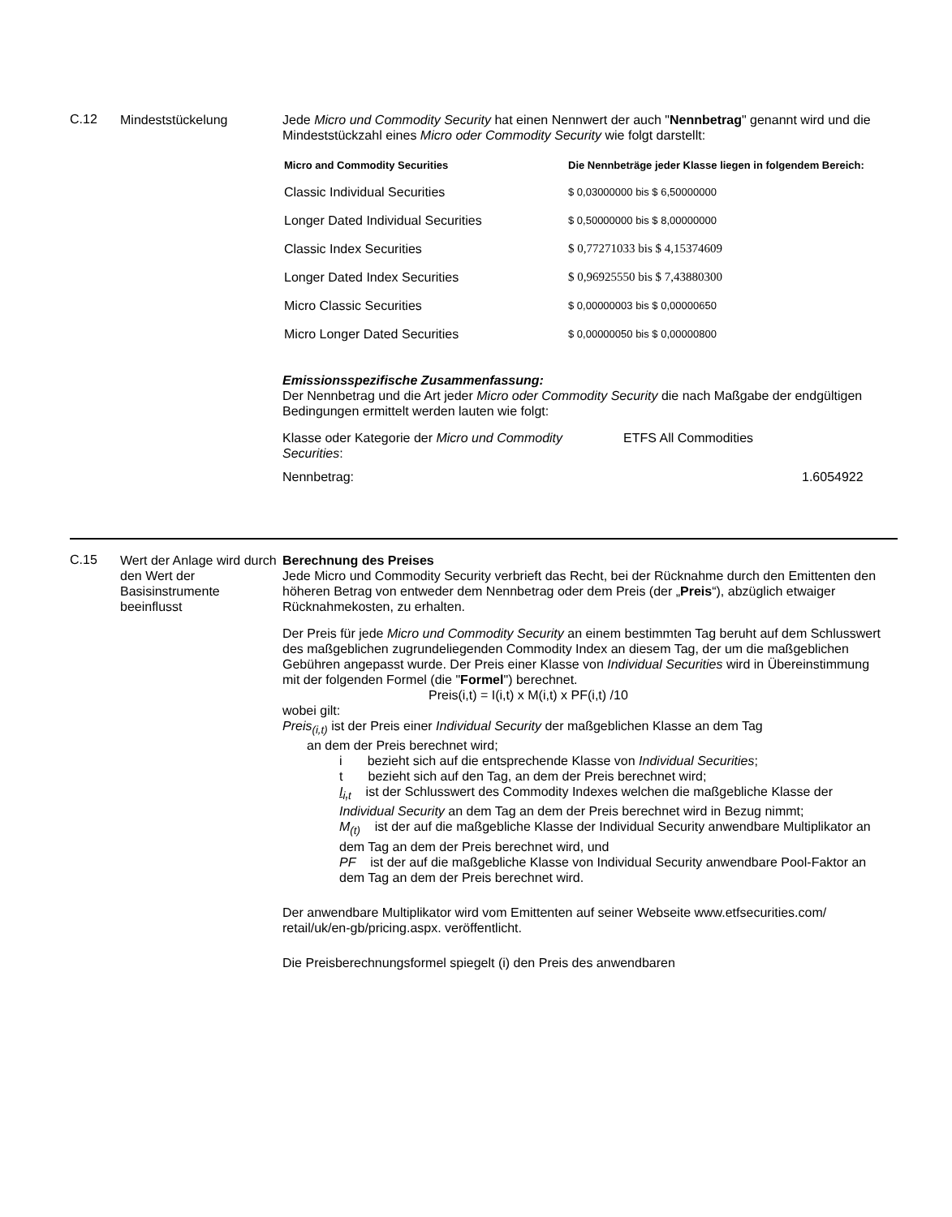C.12
Mindeststückelung Jede Micro und Commodity Security hat einen Nennwert der auch "Nennbetrag" genannt wird und die Mindeststückzahl eines Micro oder Commodity Security wie folgt darstellt:
| Micro and Commodity Securities | Die Nennbeträge jeder Klasse liegen in folgendem Bereich: |
| --- | --- |
| Classic Individual Securities | $ 0,03000000 bis $ 6,50000000 |
| Longer Dated Individual Securities | $ 0,50000000 bis $ 8,00000000 |
| Classic Index Securities | $ 0,77271033 bis $ 4,15374609 |
| Longer Dated Index Securities | $ 0,96925550 bis $ 7,43880300 |
| Micro Classic Securities | $ 0,00000003 bis $ 0,00000650 |
| Micro Longer Dated Securities | $ 0,00000050 bis $ 0,00000800 |
Emissionsspezifische Zusammenfassung:
Der Nennbetrag und die Art jeder Micro oder Commodity Security die nach Maßgabe der endgültigen Bedingungen ermittelt werden lauten wie folgt:
Klasse oder Kategorie der Micro und Commodity Securities:
ETFS All Commodities
Nennbetrag: 1.6054922
C.15
Wert der Anlage wird durch den Wert der Basisinstrumente beeinflusst
Berechnung des Preises
Jede Micro und Commodity Security verbrieft das Recht, bei der Rücknahme durch den Emittenten den höheren Betrag von entweder dem Nennbetrag oder dem Preis (der „Preis“), abzüglich etwaiger Rücknahmekosten, zu erhalten.
Der Preis für jede Micro und Commodity Security an einem bestimmten Tag beruht auf dem Schlusswert des maßgeblichen zugrundeliegenden Commodity Index an diesem Tag, der um die maßgeblichen Gebühren angepasst wurde. Der Preis einer Klasse von Individual Securities wird in Übereinstimmung mit der folgenden Formel (die "Formel") berechnet.
Preis(i,t) = I(i,t) x M(i,t) x PF(i,t) /10
wobei gilt:
Preis<sub>(i,t)</sub> ist der Preis einer Individual Security der maßgeblichen Klasse an dem Tag
an dem der Preis berechnet wird;
i bezieht sich auf die entsprechende Klasse von Individual Securities;
t bezieht sich auf den Tag, an dem der Preis berechnet wird;
I<sub>i,t</sub> ist der Schlusswert des Commodity Indexes welchen die maßgebliche Klasse der Individual Security an dem Tag an dem der Preis berechnet wird in Bezug nimmt;
M<sub>(t)</sub> ist der auf die maßgebliche Klasse der Individual Security anwendbare Multiplikator an dem Tag an dem der Preis berechnet wird, und
PF ist der auf die maßgebliche Klasse von Individual Security anwendbare Pool-Faktor an dem Tag an dem der Preis berechnet wird.
Der anwendbare Multiplikator wird vom Emittenten auf seiner Webseite www.etfsecurities.com/ retail/uk/en-gb/pricing.aspx. veröffentlicht.
Die Preisberechnungsformel spiegelt (i) den Preis des anwendbaren